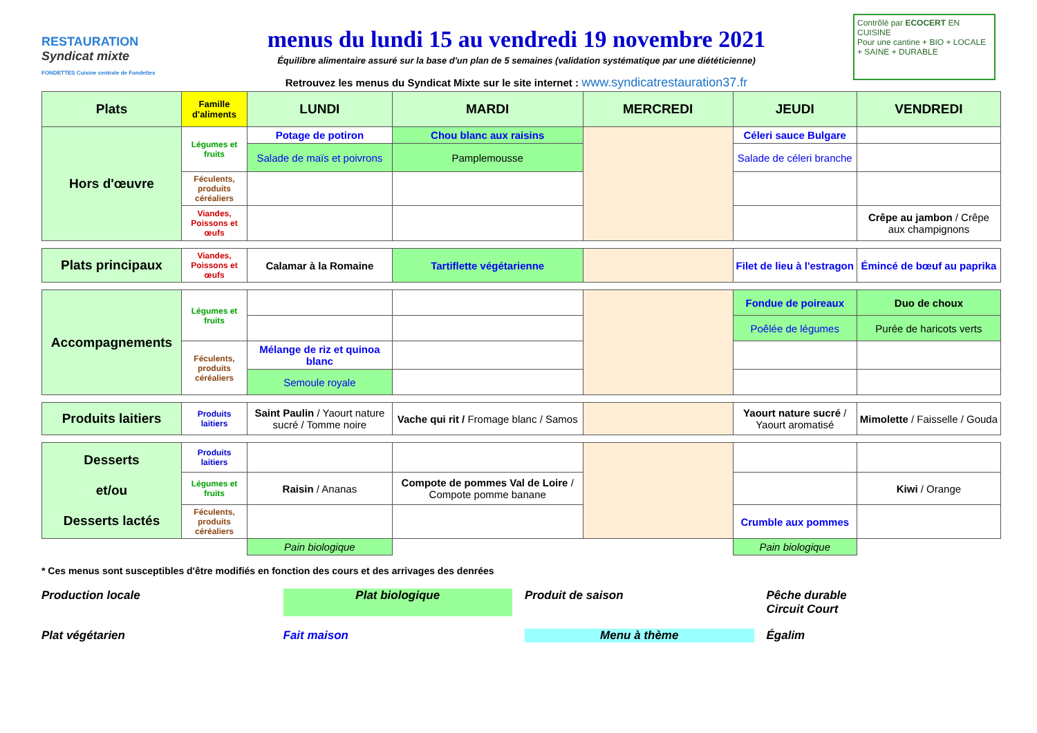RESTAURATION
Syndicat mixte
FONDETTES Cuisine centrale de Fondettes
menus du lundi 15 au vendredi 19 novembre 2021
Équilibre alimentaire assuré sur la base d'un plan de 5 semaines (validation systématique par une diététicienne)
Retrouvez les menus du Syndicat Mixte sur le site internet : www.syndicatrestauration37.fr
Contrôlé par ECOCERT EN CUISINE
Pour une cantine + BIO + LOCALE + SAINE + DURABLE
| Plats | Famille d'aliments | LUNDI | MARDI | MERCREDI | JEUDI | VENDREDI |
| --- | --- | --- | --- | --- | --- | --- |
| Hors d'œuvre | Légumes et fruits | Potage de potiron | Chou blanc aux raisins | | Céleri sauce Bulgare | |
| | | Salade de maïs et poivrons | Pamplemousse | | Salade de céleri branche | |
| | Féculents, produits céréaliers | | | | | |
| | Viandes, Poissons et œufs | | | | | Crêpe au jambon / Crêpe aux champignons |
| Plats principaux | Viandes, Poissons et œufs | Calamar à la Romaine | Tartiflette végétarienne | | Filet de lieu à l'estragon | Émincé de bœuf au paprika |
| Accompagnements | Légumes et fruits | | | | Fondue de poireaux | Duo de choux |
| | | | | | Poêlée de légumes | Purée de haricots verts |
| | Féculents, produits céréaliers | Mélange de riz et quinoa blanc | | | | |
| | | Semoule royale | | | | |
| Produits laitiers | Produits laitiers | Saint Paulin / Yaourt nature sucré / Tomme noire | Vache qui rit / Fromage blanc / Samos | | Yaourt nature sucré / Yaourt aromatisé | Mimolette / Faisselle / Gouda |
| Desserts et/ou Desserts lactés | Produits laitiers | | | | | |
| | Légumes et fruits | Raisin / Ananas | Compote de pommes Val de Loire / Compote pomme banane | | | Kiwi / Orange |
| | Féculents, produits céréaliers | | | | Crumble aux pommes | |
| | | Pain biologique | | | Pain biologique | |
* Ces menus sont susceptibles d'être modifiés en fonction des cours et des arrivages des denrées
Production locale
Plat biologique
Produit de saison
Pêche durable
Circuit Court
Plat végétarien
Fait maison
Menu à thème
Égalim